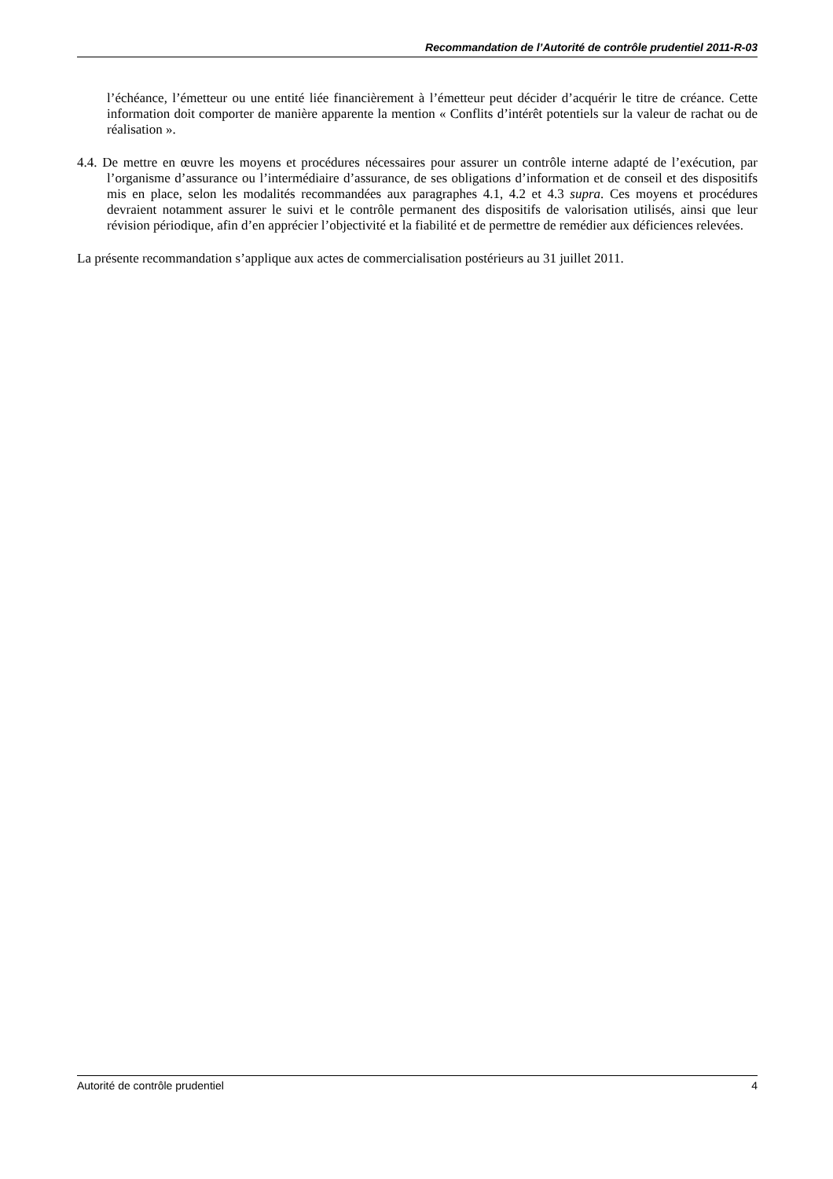Recommandation de l’Autorité de contrôle prudentiel 2011-R-03
l’échéance, l’émetteur ou une entité liée financièrement à l’émetteur peut décider d’acquérir le titre de créance. Cette information doit comporter de manière apparente la mention « Conflits d’intérêt potentiels sur la valeur de rachat ou de réalisation ».
4.4. De mettre en œuvre les moyens et procédures nécessaires pour assurer un contrôle interne adapté de l’exécution, par l’organisme d’assurance ou l’intermédiaire d’assurance, de ses obligations d’information et de conseil et des dispositifs mis en place, selon les modalités recommandées aux paragraphes 4.1, 4.2 et 4.3 supra. Ces moyens et procédures devraient notamment assurer le suivi et le contrôle permanent des dispositifs de valorisation utilisés, ainsi que leur révision périodique, afin d’en apprécier l’objectivité et la fiabilité et de permettre de remédier aux déficiences relevées.
La présente recommandation s’applique aux actes de commercialisation postérieurs au 31 juillet 2011.
Autorité de contrôle prudentiel 4